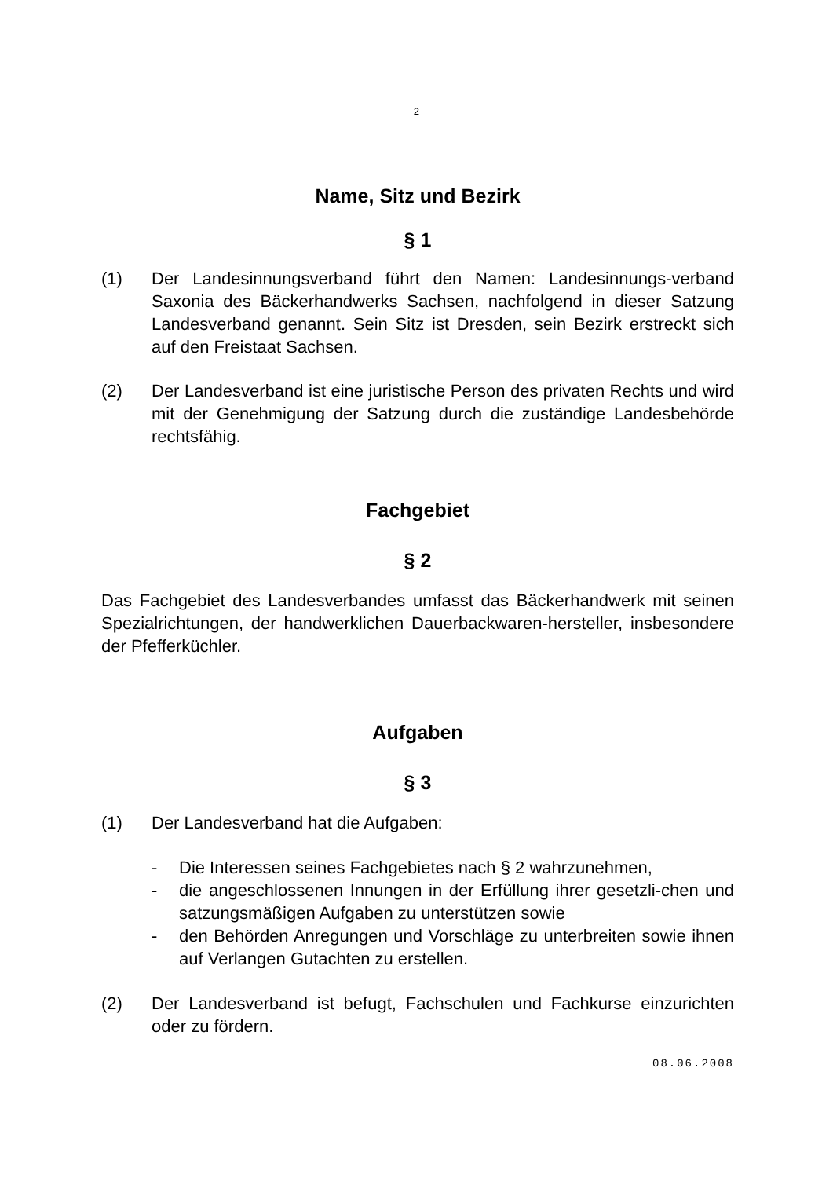2
Name, Sitz und Bezirk
§ 1
(1) Der Landesinnungsverband führt den Namen: Landesinnungs-verband Saxonia des Bäckerhandwerks Sachsen, nachfolgend in dieser Satzung Landesverband genannt. Sein Sitz ist Dresden, sein Bezirk erstreckt sich auf den Freistaat Sachsen.
(2) Der Landesverband ist eine juristische Person des privaten Rechts und wird mit der Genehmigung der Satzung durch die zuständige Landesbehörde rechtsfähig.
Fachgebiet
§ 2
Das Fachgebiet des Landesverbandes umfasst das Bäckerhandwerk mit seinen Spezialrichtungen, der handwerklichen Dauerbackwaren-hersteller, insbesondere der Pfefferküchler.
Aufgaben
§ 3
(1) Der Landesverband hat die Aufgaben:
- Die Interessen seines Fachgebietes nach § 2 wahrzunehmen,
- die angeschlossenen Innungen in der Erfüllung ihrer gesetzli-chen und satzungsmäßigen Aufgaben zu unterstützen sowie
- den Behörden Anregungen und Vorschläge zu unterbreiten sowie ihnen auf Verlangen Gutachten zu erstellen.
(2) Der Landesverband ist befugt, Fachschulen und Fachkurse einzurichten oder zu fördern.
08.06.2008